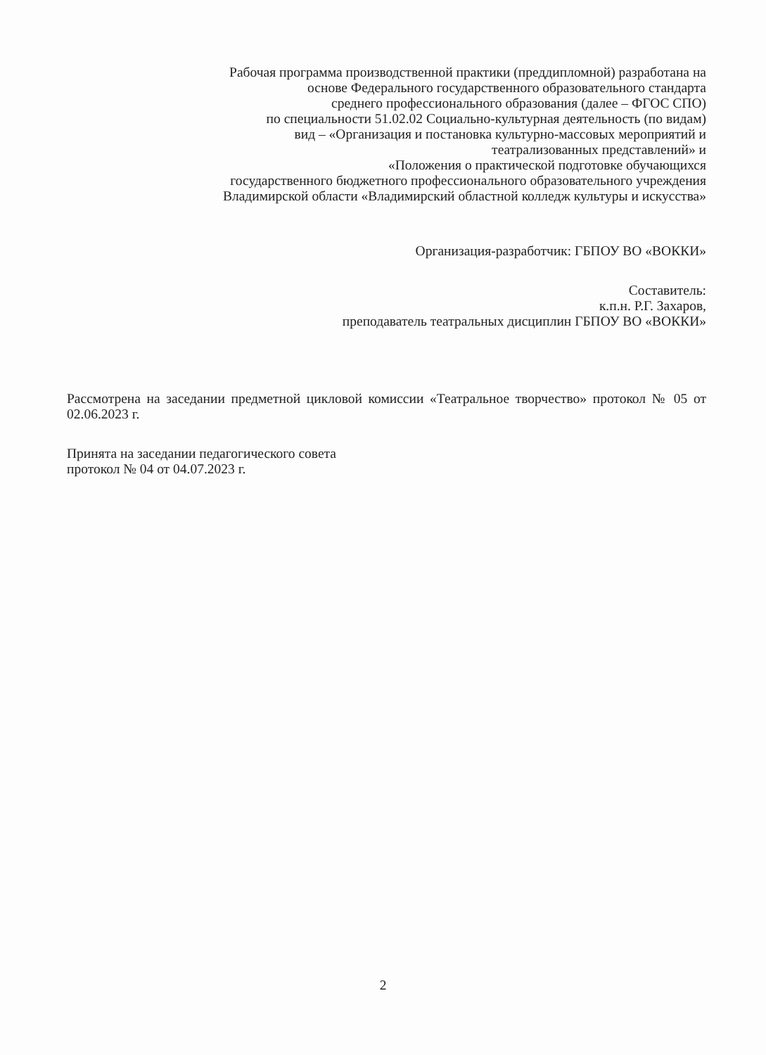Рабочая программа производственной практики (преддипломной) разработана на
основе Федерального государственного образовательного стандарта
среднего профессионального образования (далее – ФГОС СПО)
по специальности 51.02.02 Социально-культурная деятельность (по видам)
вид – «Организация и постановка культурно-массовых мероприятий и
театрализованных представлений» и
«Положения о практической подготовке обучающихся
государственного бюджетного профессионального образовательного учреждения
Владимирской области «Владимирский областной колледж культуры и искусства»
Организация-разработчик: ГБПОУ ВО «ВОККИ»
Составитель:
к.п.н. Р.Г. Захаров,
преподаватель театральных дисциплин ГБПОУ ВО «ВОККИ»
Рассмотрена на заседании предметной цикловой комиссии «Театральное творчество» протокол № 05 от 02.06.2023 г.
Принята на заседании педагогического совета
протокол № 04 от 04.07.2023 г.
2